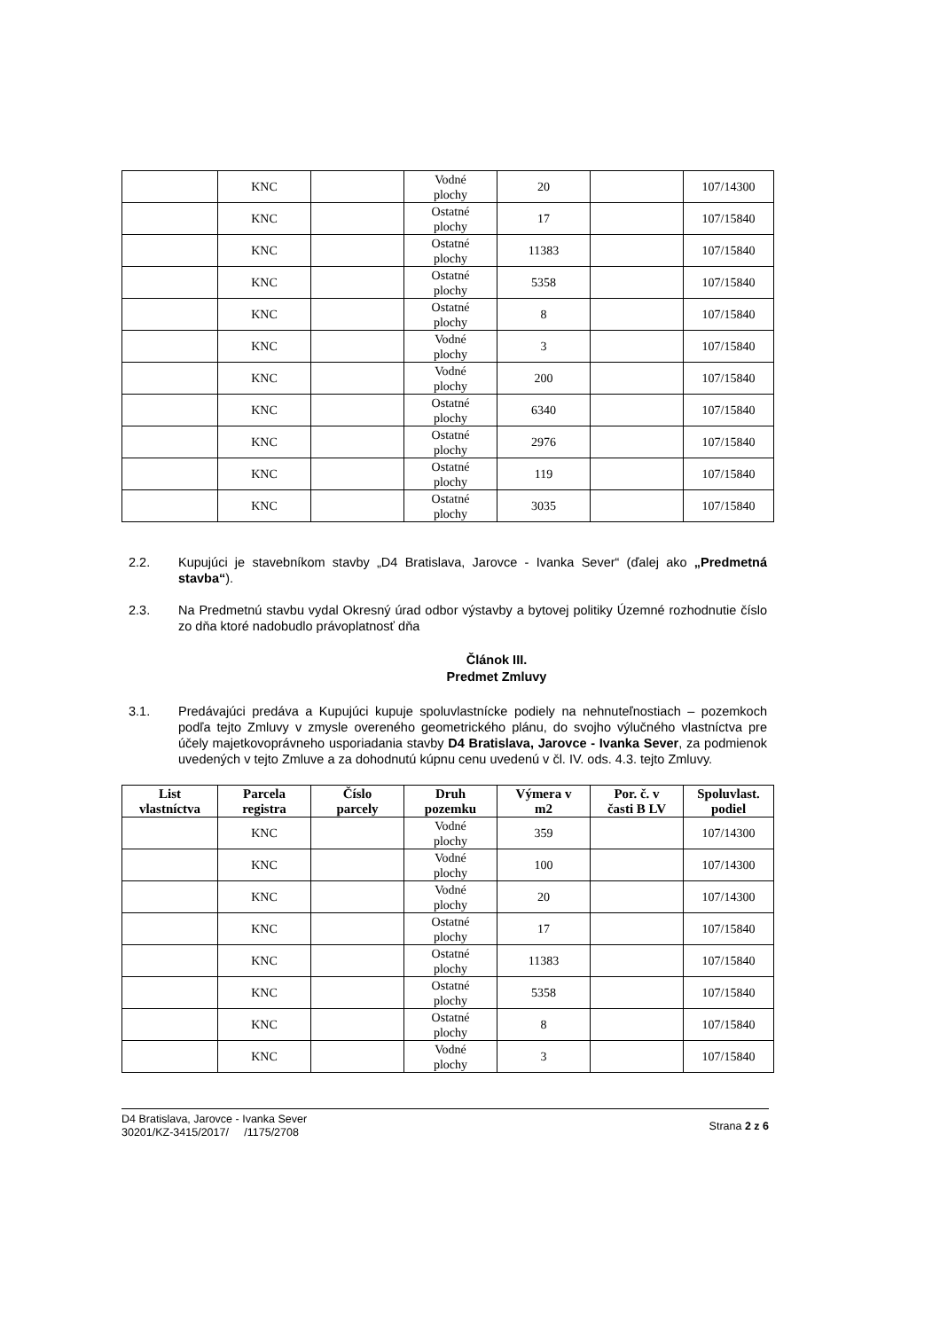| | KNC | | Vodné plochy | 20 | | 107/14300 |
| | KNC | | Ostatné plochy | 17 | | 107/15840 |
| | KNC | | Ostatné plochy | 11383 | | 107/15840 |
| | KNC | | Ostatné plochy | 5358 | | 107/15840 |
| | KNC | | Ostatné plochy | 8 | | 107/15840 |
| | KNC | | Vodné plochy | 3 | | 107/15840 |
| | KNC | | Vodné plochy | 200 | | 107/15840 |
| | KNC | | Ostatné plochy | 6340 | | 107/15840 |
| | KNC | | Ostatné plochy | 2976 | | 107/15840 |
| | KNC | | Ostatné plochy | 119 | | 107/15840 |
| | KNC | | Ostatné plochy | 3035 | | 107/15840 |
2.2. Kupujúci je stavebníkom stavby „D4 Bratislava, Jarovce - Ivanka Sever“ (ďalej ako „Predmetná stavba“).
2.3. Na Predmetnú stavbu vydal Okresný úrad odbor výstavby a bytovej politiky Územné rozhodnutie číslo zo dňa ktoré nadobudlo právoplatnosť dňa
Článok III.
Predmet Zmluvy
3.1. Predávajúci predáva a Kupujúci kupuje spoluvlastnícke podiely na nehnuteľnostiach – pozemkoch podľa tejto Zmluvy v zmysle overeného geometrického plánu, do svojho výlučného vlastníctva pre účely majetkovoprávneho usporiadania stavby D4 Bratislava, Jarovce - Ivanka Sever, za podmienok uvedených v tejto Zmluve a za dohodnutú kúpnu cenu uvedenú v čl. IV. ods. 4.3. tejto Zmluvy.
| List vlastníctva | Parcela registra | Číslo parcely | Druh pozemku | Výmera v m2 | Por. č. v časti B LV | Spoluvlast. podiel |
| --- | --- | --- | --- | --- | --- | --- |
| | KNC | | Vodné plochy | 359 | | 107/14300 |
| | KNC | | Vodné plochy | 100 | | 107/14300 |
| | KNC | | Vodné plochy | 20 | | 107/14300 |
| | KNC | | Ostatné plochy | 17 | | 107/15840 |
| | KNC | | Ostatné plochy | 11383 | | 107/15840 |
| | KNC | | Ostatné plochy | 5358 | | 107/15840 |
| | KNC | | Ostatné plochy | 8 | | 107/15840 |
| | KNC | | Vodné plochy | 3 | | 107/15840 |
D4 Bratislava, Jarovce - Ivanka Sever
30201/KZ-3415/2017/ /1175/2708
Strana 2 z 6